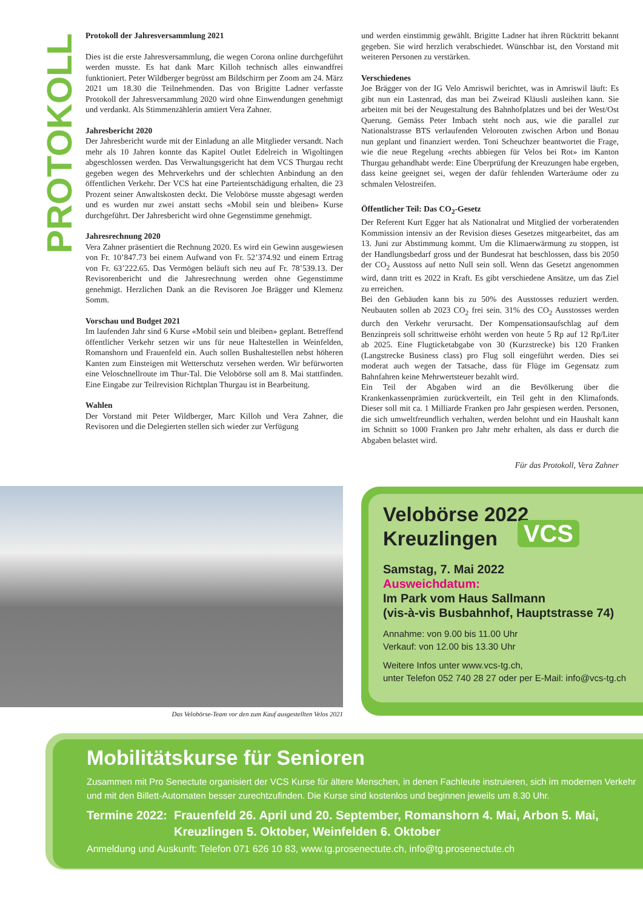PROTOKOLL
Protokoll der Jahresversammlung 2021
Dies ist die erste Jahresversammlung, die wegen Corona online durchgeführt werden musste. Es hat dank Marc Killoh technisch alles einwandfrei funktioniert. Peter Wildberger begrüsst am Bildschirm per Zoom am 24. März 2021 um 18.30 die Teilnehmenden. Das von Brigitte Ladner verfasste Protokoll der Jahresversammlung 2020 wird ohne Einwendungen genehmigt und verdankt. Als Stimmenzählerin amtiert Vera Zahner.
Jahresbericht 2020
Der Jahresbericht wurde mit der Einladung an alle Mitglieder versandt. Nach mehr als 10 Jahren konnte das Kapitel Outlet Edelreich in Wigoltingen abgeschlossen werden. Das Verwaltungsgericht hat dem VCS Thurgau recht gegeben wegen des Mehrverkehrs und der schlechten Anbindung an den öffentlichen Verkehr. Der VCS hat eine Parteientschädigung erhalten, die 23 Prozent seiner Anwaltskosten deckt. Die Velobörse musste abgesagt werden und es wurden nur zwei anstatt sechs «Mobil sein und bleiben» Kurse durchgeführt. Der Jahresbericht wird ohne Gegenstimme genehmigt.
Jahresrechnung 2020
Vera Zahner präsentiert die Rechnung 2020. Es wird ein Gewinn ausgewiesen von Fr. 10’847.73 bei einem Aufwand von Fr. 52’374.92 und einem Ertrag von Fr. 63’222.65. Das Vermögen beläuft sich neu auf Fr. 78’539.13. Der Revisorenbericht und die Jahresrechnung werden ohne Gegenstimme genehmigt. Herzlichen Dank an die Revisoren Joe Brägger und Klemenz Somm.
Vorschau und Budget 2021
Im laufenden Jahr sind 6 Kurse «Mobil sein und bleiben» geplant. Betreffend öffentlicher Verkehr setzen wir uns für neue Haltestellen in Weinfelden, Romanshorn und Frauenfeld ein. Auch sollen Bushaltestellen nebst höheren Kanten zum Einsteigen mit Wetterschutz versehen werden. Wir befürworten eine Veloschnellroute im Thur-Tal. Die Velobörse soll am 8. Mai stattfinden. Eine Eingabe zur Teilrevision Richtplan Thurgau ist in Bearbeitung.
Wahlen
Der Vorstand mit Peter Wildberger, Marc Killoh und Vera Zahner, die Revisoren und die Delegierten stellen sich wieder zur Verfügung
und werden einstimmig gewählt. Brigitte Ladner hat ihren Rücktritt bekannt gegeben. Sie wird herzlich verabschiedet. Wünschbar ist, den Vorstand mit weiteren Personen zu verstärken.
Verschiedenes
Joe Brägger von der IG Velo Amriswil berichtet, was in Amriswil läuft: Es gibt nun ein Lastenrad, das man bei Zweirad Kläusli ausleihen kann. Sie arbeiten mit bei der Neugestaltung des Bahnhofplatzes und bei der West/Ost Querung. Gemäss Peter Imbach steht noch aus, wie die parallel zur Nationalstrasse BTS verlaufenden Velorouten zwischen Arbon und Bonau nun geplant und finanziert werden. Toni Scheuchzer beantwortet die Frage, wie die neue Regelung «rechts abbiegen für Velos bei Rot» im Kanton Thurgau gehandhabt werde: Eine Überprüfung der Kreuzungen habe ergeben, dass keine geeignet sei, wegen der dafür fehlenden Warteräume oder zu schmalen Velostreifen.
Öffentlicher Teil: Das CO<sub>2</sub>-Gesetz
Der Referent Kurt Egger hat als Nationalrat und Mitglied der vorberatenden Kommission intensiv an der Revision dieses Gesetzes mitgearbeitet, das am 13. Juni zur Abstimmung kommt. Um die Klimaerwärmung zu stoppen, ist der Handlungsbedarf gross und der Bundesrat hat beschlossen, dass bis 2050 der CO<sub>2</sub> Ausstoss auf netto Null sein soll. Wenn das Gesetzt angenommen wird, dann tritt es 2022 in Kraft. Es gibt verschiedene Ansätze, um das Ziel zu erreichen.
Bei den Gebäuden kann bis zu 50% des Ausstosses reduziert werden. Neubauten sollen ab 2023 CO<sub>2</sub> frei sein. 31% des CO<sub>2</sub> Ausstosses werden durch den Verkehr verursacht. Der Kompensationsaufschlag auf dem Benzinpreis soll schrittweise erhöht werden von heute 5 Rp auf 12 Rp/Liter ab 2025. Eine Flugticketabgabe von 30 (Kurzstrecke) bis 120 Franken (Langstrecke Business class) pro Flug soll eingeführt werden. Dies sei moderat auch wegen der Tatsache, dass für Flüge im Gegensatz zum Bahnfahren keine Mehrwertsteuer bezahlt wird.
Ein Teil der Abgaben wird an die Bevölkerung über die Krankenkassenprämien zurückverteilt, ein Teil geht in den Klimafonds. Dieser soll mit ca. 1 Milliarde Franken pro Jahr gespiesen werden. Personen, die sich umweltfreundlich verhalten, werden belohnt und ein Haushalt kann im Schnitt so 1000 Franken pro Jahr mehr erhalten, als dass er durch die Abgaben belastet wird.
Für das Protokoll, Vera Zahner
Das Velobörse-Team vor den zum Kauf ausgestellten Velos 2021
VCS
Velobörse 2022
Kreuzlingen
Samstag, 7. Mai 2022
Ausweichdatum:
Im Park vom Haus Sallmann
(vis-à-vis Busbahnhof, Hauptstrasse 74)
Annahme: von 9.00 bis 11.00 Uhr
Verkauf: von 12.00 bis 13.30 Uhr
Weitere Infos unter www.vcs-tg.ch,
unter Telefon 052 740 28 27 oder per E-Mail: info@vcs-tg.ch
Mobilitätskurse für Senioren
Zusammen mit Pro Senectute organisiert der VCS Kurse für ältere Menschen, in denen Fachleute instruieren, sich im modernen Verkehr und mit den Billett-Automaten besser zurechtzufinden. Die Kurse sind kostenlos und beginnen jeweils um 8.30 Uhr.
Termine 2022: Frauenfeld 26. April und 20. September, Romanshorn 4. Mai, Arbon 5. Mai,
Kreuzlingen 5. Oktober, Weinfelden 6. Oktober
Anmeldung und Auskunft: Telefon 071 626 10 83, www.tg.prosenectute.ch, info@tg.prosenectute.ch